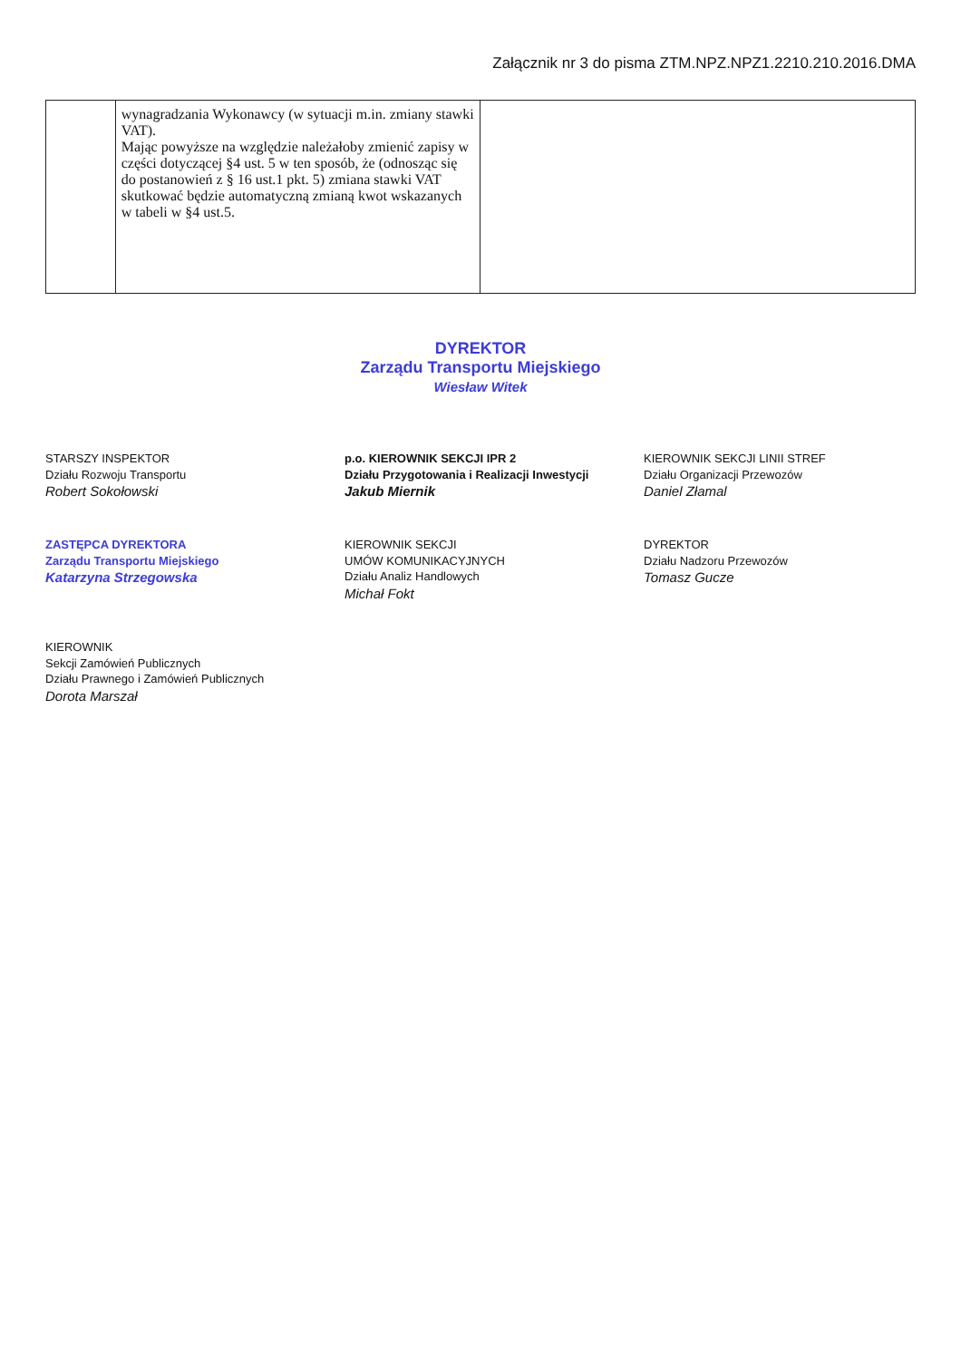Załącznik nr 3 do pisma ZTM.NPZ.NPZ1.2210.210.2016.DMA
| | wynagradzania Wykonawcy (w sytuacji m.in. zmiany stawki VAT). Mając powyższe na względzie należałoby zmienić zapisy w części dotyczącej §4 ust. 5 w ten sposób, że (odnosząc się do postanowień z § 16 ust.1 pkt. 5) zmiana stawki VAT skutkować będzie automatyczną zmianą kwot wskazanych w tabeli w §4 ust.5. | |
DYREKTOR
Zarządu Transportu Miejskiego
Wiesław Witek
STARSZY INSPEKTOR
Działu Rozwoju Transportu
Robert Sokołowski
p.o. KIEROWNIK SEKCJI IPR 2
Działu Przygotowania i Realizacji Inwestycji
Jakub Miernik
KIEROWNIK SEKCJI LINII STREF
Działu Organizacji Przewozów
Daniel Złamal
ZASTĘPCA DYREKTORA
Zarządu Transportu Miejskiego
Katarzyna Strzegowska
KIEROWNIK SEKCJI
UMÓW KOMUNIKACYJNYCH
Działu Analiz Handlowych
Michał Fokt
DYREKTOR
Działu Nadzoru Przewozów
Tomasz Gucze
KIEROWNIK
Sekcji Zamówień Publicznych
Działu Prawnego i Zamówień Publicznych
Dorota Marszał